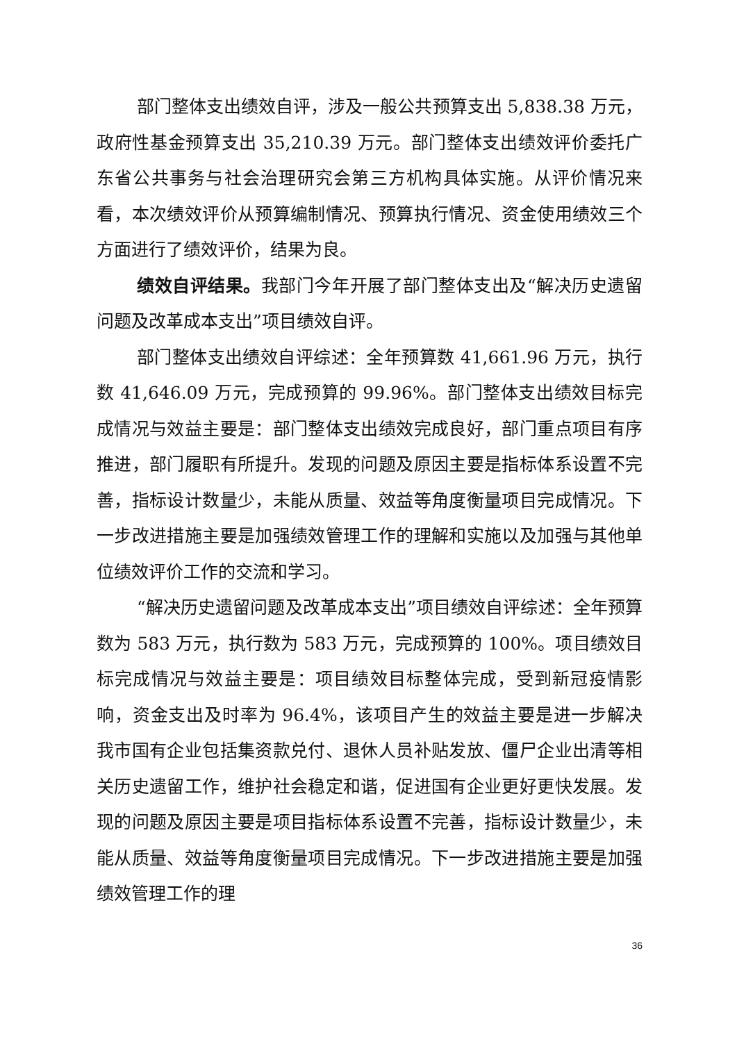部门整体支出绩效自评，涉及一般公共预算支出 5,838.38 万元，政府性基金预算支出 35,210.39 万元。部门整体支出绩效评价委托广东省公共事务与社会治理研究会第三方机构具体实施。从评价情况来看，本次绩效评价从预算编制情况、预算执行情况、资金使用绩效三个方面进行了绩效评价，结果为良。
绩效自评结果。我部门今年开展了部门整体支出及“解决历史遗留问题及改革成本支出”项目绩效自评。
部门整体支出绩效自评综述：全年预算数 41,661.96 万元，执行数 41,646.09 万元，完成预算的 99.96%。部门整体支出绩效目标完成情况与效益主要是：部门整体支出绩效完成良好，部门重点项目有序推进，部门履职有所提升。发现的问题及原因主要是指标体系设置不完善，指标设计数量少，未能从质量、效益等角度衡量项目完成情况。下一步改进措施主要是加强绩效管理工作的理解和实施以及加强与其他单位绩效评价工作的交流和学习。
“解决历史遗留问题及改革成本支出”项目绩效自评综述：全年预算数为 583 万元，执行数为 583 万元，完成预算的 100%。项目绩效目标完成情况与效益主要是：项目绩效目标整体完成，受到新冠疫情影响，资金支出及时率为 96.4%，该项目产生的效益主要是进一步解决我市国有企业包括集资款兑付、退休人员补贴发放、僵尸企业出清等相关历史遗留工作，维护社会稳定和谐，促进国有企业更好更快发展。发现的问题及原因主要是项目指标体系设置不完善，指标设计数量少，未能从质量、效益等角度衡量项目完成情况。下一步改进措施主要是加强绩效管理工作的理
36